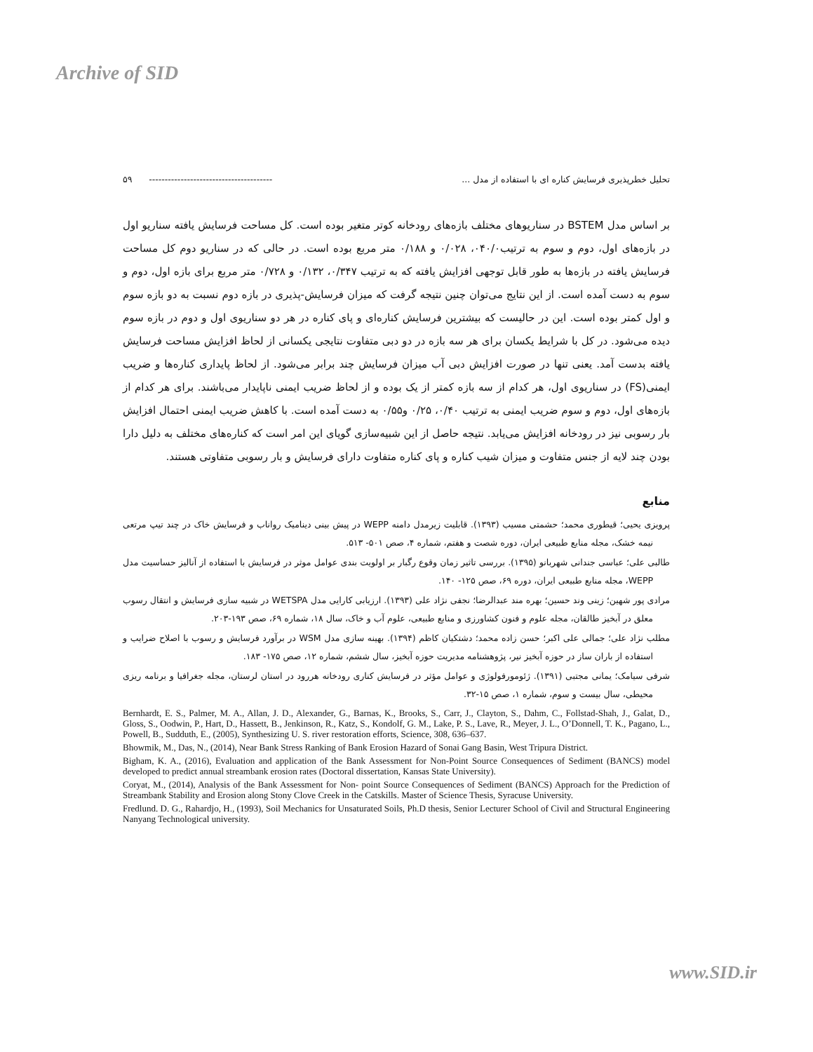Archive of SID
تحلیل خطرپذیری فرسایش کناره ای با استفاده از مدل ... --------------------------------------- ۵۹
بر اساس مدل BSTEM در سناریوهای مختلف بازه‌های رودخانه کوتر متغیر بوده است. کل مساحت فرسایش یافته سناریو اول در بازه‌های اول، دوم و سوم به ترتیب۰۴۰/۰، ۰/۰۲۸ و ۰/۱۸۸ متر مربع بوده است. در حالی که در سناریو دوم کل مساحت فرسایش یافته در بازه‌ها به طور قابل توجهی افزایش یافته که به ترتیب ۰/۳۴۷، ۰/۱۳۲ و ۰/۷۲۸ متر مربع برای بازه اول، دوم و سوم به دست آمده است. از این نتایج می‌توان چنین نتیجه گرفت که میزان فرسایش-پذیری در بازه دوم نسبت به دو بازه سوم و اول کمتر بوده است. این در حالیست که بیشترین فرسایش کناره‌ای و پای کناره در هر دو سناریوی اول و دوم در بازه سوم دیده می‌شود. در کل با شرایط یکسان برای هر سه بازه در دو دبی متفاوت نتایجی یکسانی از لحاظ افزایش مساحت فرسایش یافته بدست آمد. یعنی تنها در صورت افزایش دبی آب میزان فرسایش چند برابر می‌شود. از لحاظ پایداری کناره‌ها و ضریب ایمنی(FS) در سناریوی اول، هر کدام از سه بازه کمتر از یک بوده و از لحاظ ضریب ایمنی ناپایدار می‌باشند. برای هر کدام از بازه‌های اول، دوم و سوم ضریب ایمنی به ترتیب ۰/۴۰، ۰/۲۵ و۰/۵۵ به دست آمده است. با کاهش ضریب ایمنی احتمال افزایش بار رسوبی نیز در رودخانه افزایش می‌یابد. نتیجه حاصل از این شبیه‌سازی گویای این امر است که کناره‌های مختلف به دلیل دارا بودن چند لایه از جنس متفاوت و میزان شیب کناره و پای کناره متفاوت دارای فرسایش و بار رسوبی متفاوتی هستند.
منابع
پرویزی یحیی؛ قیطوری محمد؛ حشمتی مسیب (۱۳۹۳). قابلیت زیرمدل دامنه WEPP در پیش بینی دینامیک رواناب و فرسایش خاک در چند تیپ مرتعی نیمه خشک، مجله منابع طبیعی ایران، دوره شصت و هفتم، شماره ۴، صص ۵۰۱- ۵۱۳.
طالبی علی؛ عباسی جندانی شهربانو (۱۳۹۵). بررسی تاثیر زمان وقوع رگبار بر اولویت بندی عوامل موثر در فرسایش با استفاده از آنالیز حساسیت مدل WEPP، مجله منابع طبیعی ایران، دوره ۶۹، صص ۱۲۵- ۱۴۰.
مرادی پور شهین؛ زینی وند حسین؛ بهره مند عبدالرضا؛ نجفی نژاد علی (۱۳۹۳). ارزیابی کارایی مدل WETSPA در شبیه سازی فرسایش و انتقال رسوب معلق در آبخیز طالقان، مجله علوم و فنون کشاورزی و منابع طبیعی، علوم آب و خاک، سال ۱۸، شماره ۶۹، صص ۱۹۳-۲۰۳.
مطلب نژاد علی؛ جمالی علی اکبر؛ حسن زاده محمد؛ دشتکیان کاظم (۱۳۹۴). بهینه سازی مدل WSM در برآورد فرسایش و رسوب با اصلاح ضرایب و استفاده از باران ساز در حوزه آبخیز نیر، پژوهشنامه مدیریت حوزه آبخیز، سال ششم، شماره ۱۲، صص ۱۷۵- ۱۸۳.
شرفی سیامک؛ یمانی مجتبی (۱۳۹۱). ژئومورفولوژی و عوامل مؤثر در فرسایش کناری رودخانه هررود در استان لرستان، مجله جغرافیا و برنامه ریزی محیطی، سال بیست و سوم، شماره ۱، صص ۱۵-۳۲.
Bernhardt, E. S., Palmer, M. A., Allan, J. D., Alexander, G., Barnas, K., Brooks, S., Carr, J., Clayton, S., Dahm, C., Follstad-Shah, J., Galat, D., Gloss, S., Oodwin, P., Hart, D., Hassett, B., Jenkinson, R., Katz, S., Kondolf, G. M., Lake, P. S., Lave, R., Meyer, J. L., O’Donnell, T. K., Pagano, L., Powell, B., Sudduth, E., (2005), Synthesizing U. S. river restoration efforts, Science, 308, 636–637.
Bhowmik, M., Das, N., (2014), Near Bank Stress Ranking of Bank Erosion Hazard of Sonai Gang Basin, West Tripura District.
Bigham, K. A., (2016), Evaluation and application of the Bank Assessment for Non-Point Source Consequences of Sediment (BANCS) model developed to predict annual streambank erosion rates (Doctoral dissertation, Kansas State University).
Coryat, M., (2014), Analysis of the Bank Assessment for Non- point Source Consequences of Sediment (BANCS) Approach for the Prediction of Streambank Stability and Erosion along Stony Clove Creek in the Catskills. Master of Science Thesis, Syracuse University.
Fredlund. D. G., Rahardjo, H., (1993), Soil Mechanics for Unsaturated Soils, Ph.D thesis, Senior Lecturer School of Civil and Structural Engineering Nanyang Technological university.
www.SID.ir